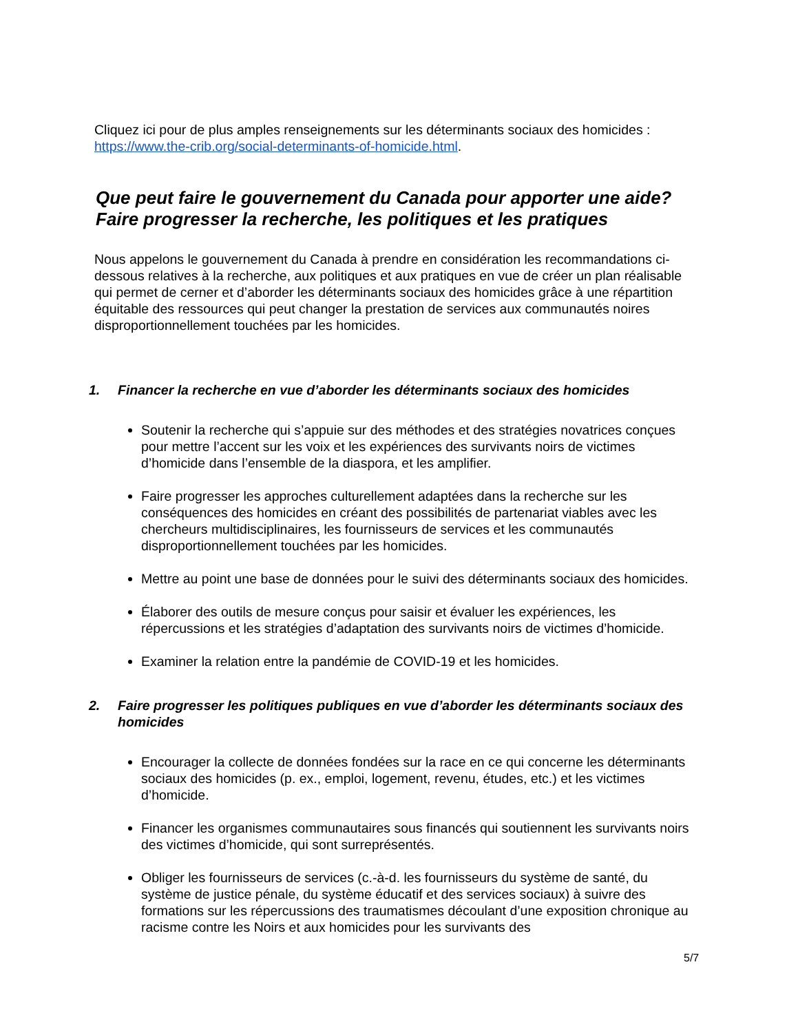Cliquez ici pour de plus amples renseignements sur les déterminants sociaux des homicides : https://www.the-crib.org/social-determinants-of-homicide.html.
Que peut faire le gouvernement du Canada pour apporter une aide? Faire progresser la recherche, les politiques et les pratiques
Nous appelons le gouvernement du Canada à prendre en considération les recommandations ci-dessous relatives à la recherche, aux politiques et aux pratiques en vue de créer un plan réalisable qui permet de cerner et d’aborder les déterminants sociaux des homicides grâce à une répartition équitable des ressources qui peut changer la prestation de services aux communautés noires disproportionnellement touchées par les homicides.
1. Financer la recherche en vue d’aborder les déterminants sociaux des homicides
Soutenir la recherche qui s’appuie sur des méthodes et des stratégies novatrices conçues pour mettre l’accent sur les voix et les expériences des survivants noirs de victimes d’homicide dans l’ensemble de la diaspora, et les amplifier.
Faire progresser les approches culturellement adaptées dans la recherche sur les conséquences des homicides en créant des possibilités de partenariat viables avec les chercheurs multidisciplinaires, les fournisseurs de services et les communautés disproportionnellement touchées par les homicides.
Mettre au point une base de données pour le suivi des déterminants sociaux des homicides.
Élaborer des outils de mesure conçus pour saisir et évaluer les expériences, les répercussions et les stratégies d’adaptation des survivants noirs de victimes d’homicide.
Examiner la relation entre la pandémie de COVID-19 et les homicides.
2. Faire progresser les politiques publiques en vue d’aborder les déterminants sociaux des homicides
Encourager la collecte de données fondées sur la race en ce qui concerne les déterminants sociaux des homicides (p. ex., emploi, logement, revenu, études, etc.) et les victimes d’homicide.
Financer les organismes communautaires sous financés qui soutiennent les survivants noirs des victimes d’homicide, qui sont surreprésentés.
Obliger les fournisseurs de services (c.-à-d. les fournisseurs du système de santé, du système de justice pénale, du système éducatif et des services sociaux) à suivre des formations sur les répercussions des traumatismes découlant d’une exposition chronique au racisme contre les Noirs et aux homicides pour les survivants des
5/7